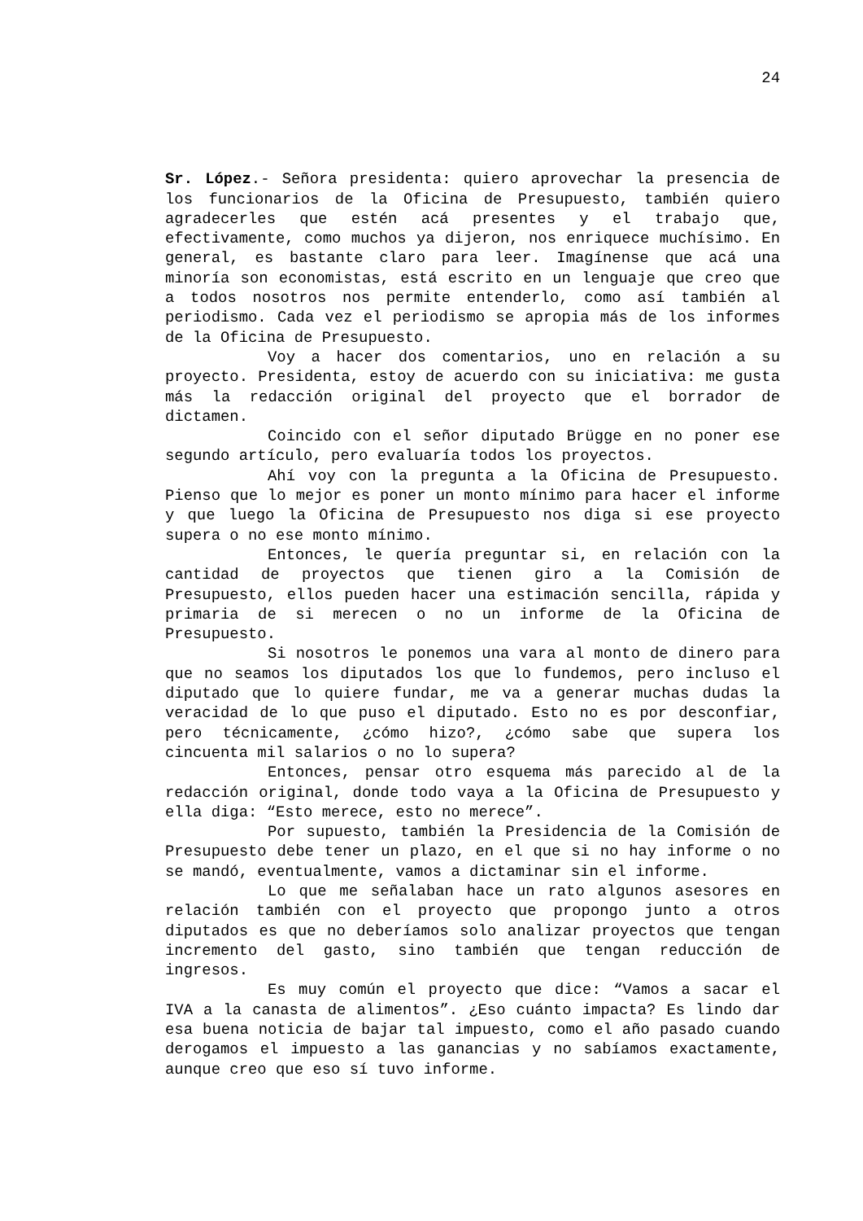24
Sr. López.- Señora presidenta: quiero aprovechar la presencia de los funcionarios de la Oficina de Presupuesto, también quiero agradecerles que estén acá presentes y el trabajo que, efectivamente, como muchos ya dijeron, nos enriquece muchísimo. En general, es bastante claro para leer. Imagínense que acá una minoría son economistas, está escrito en un lenguaje que creo que a todos nosotros nos permite entenderlo, como así también al periodismo. Cada vez el periodismo se apropia más de los informes de la Oficina de Presupuesto.
Voy a hacer dos comentarios, uno en relación a su proyecto. Presidenta, estoy de acuerdo con su iniciativa: me gusta más la redacción original del proyecto que el borrador de dictamen.
Coincido con el señor diputado Brügge en no poner ese segundo artículo, pero evaluaría todos los proyectos.
Ahí voy con la pregunta a la Oficina de Presupuesto. Pienso que lo mejor es poner un monto mínimo para hacer el informe y que luego la Oficina de Presupuesto nos diga si ese proyecto supera o no ese monto mínimo.
Entonces, le quería preguntar si, en relación con la cantidad de proyectos que tienen giro a la Comisión de Presupuesto, ellos pueden hacer una estimación sencilla, rápida y primaria de si merecen o no un informe de la Oficina de Presupuesto.
Si nosotros le ponemos una vara al monto de dinero para que no seamos los diputados los que lo fundemos, pero incluso el diputado que lo quiere fundar, me va a generar muchas dudas la veracidad de lo que puso el diputado. Esto no es por desconfiar, pero técnicamente, ¿cómo hizo?, ¿cómo sabe que supera los cincuenta mil salarios o no lo supera?
Entonces, pensar otro esquema más parecido al de la redacción original, donde todo vaya a la Oficina de Presupuesto y ella diga: “Esto merece, esto no merece”.
Por supuesto, también la Presidencia de la Comisión de Presupuesto debe tener un plazo, en el que si no hay informe o no se mandó, eventualmente, vamos a dictaminar sin el informe.
Lo que me señalaban hace un rato algunos asesores en relación también con el proyecto que propongo junto a otros diputados es que no deberíamos solo analizar proyectos que tengan incremento del gasto, sino también que tengan reducción de ingresos.
Es muy común el proyecto que dice: “Vamos a sacar el IVA a la canasta de alimentos”. ¿Eso cuánto impacta? Es lindo dar esa buena noticia de bajar tal impuesto, como el año pasado cuando derogamos el impuesto a las ganancias y no sabíamos exactamente, aunque creo que eso sí tuvo informe.